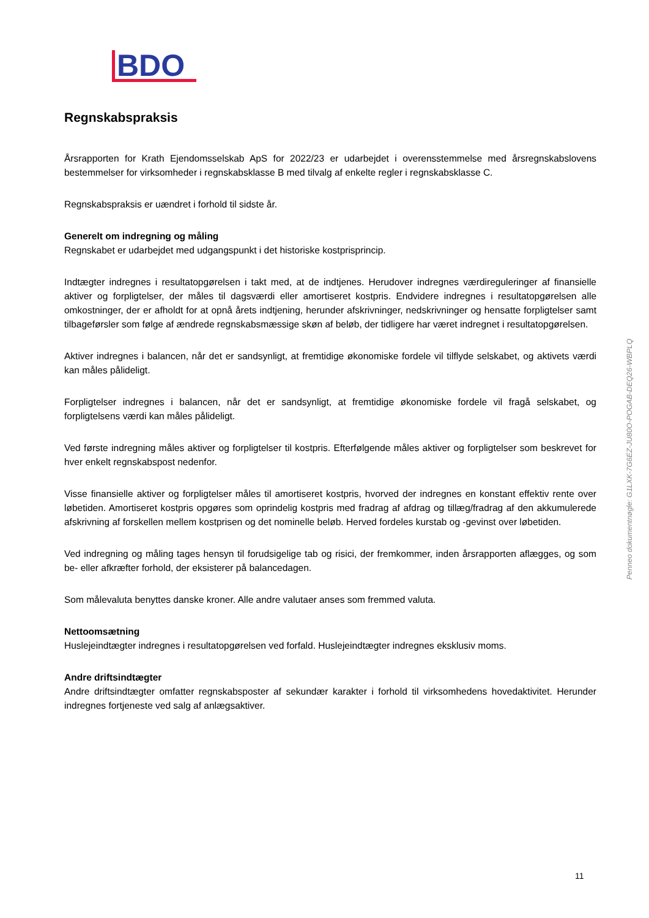BDO
Regnskabspraksis
Årsrapporten for Krath Ejendomsselskab ApS for 2022/23 er udarbejdet i overensstemmelse med årsregnskabslovens bestemmelser for virksomheder i regnskabsklasse B med tilvalg af enkelte regler i regnskabsklasse C.
Regnskabspraksis er uændret i forhold til sidste år.
Generelt om indregning og måling
Regnskabet er udarbejdet med udgangspunkt i det historiske kostprisprincip.
Indtægter indregnes i resultatopgørelsen i takt med, at de indtjenes. Herudover indregnes værdireguleringer af finansielle aktiver og forpligtelser, der måles til dagsværdi eller amortiseret kostpris. Endvidere indregnes i resultatopgørelsen alle omkostninger, der er afholdt for at opnå årets indtjening, herunder afskrivninger, nedskrivninger og hensatte forpligtelser samt tilbageførsler som følge af ændrede regnskabsmæssige skøn af beløb, der tidligere har været indregnet i resultatopgørelsen.
Aktiver indregnes i balancen, når det er sandsynligt, at fremtidige økonomiske fordele vil tilflyde selskabet, og aktivets værdi kan måles pålideligt.
Forpligtelser indregnes i balancen, når det er sandsynligt, at fremtidige økonomiske fordele vil fragå selskabet, og forpligtelsens værdi kan måles pålideligt.
Ved første indregning måles aktiver og forpligtelser til kostpris. Efterfølgende måles aktiver og forpligtelser som beskrevet for hver enkelt regnskabspost nedenfor.
Visse finansielle aktiver og forpligtelser måles til amortiseret kostpris, hvorved der indregnes en konstant effektiv rente over løbetiden. Amortiseret kostpris opgøres som oprindelig kostpris med fradrag af afdrag og tillæg/fradrag af den akkumulerede afskrivning af forskellen mellem kostprisen og det nominelle beløb. Herved fordeles kurstab og -gevinst over løbetiden.
Ved indregning og måling tages hensyn til forudsigelige tab og risici, der fremkommer, inden årsrapporten aflægges, og som be- eller afkræfter forhold, der eksisterer på balancedagen.
Som målevaluta benyttes danske kroner. Alle andre valutaer anses som fremmed valuta.
Nettoomsætning
Huslejeindtægter indregnes i resultatopgørelsen ved forfald. Huslejeindtægter indregnes eksklusiv moms.
Andre driftsindtægter
Andre driftsindtægter omfatter regnskabsposter af sekundær karakter i forhold til virksomhedens hovedaktivitet. Herunder indregnes fortjeneste ved salg af anlægsaktiver.
Penneo dokumentnøgle: G1LXK-7G6EZ-JU80O-POGAB-DEQ26-WBPLQ
11